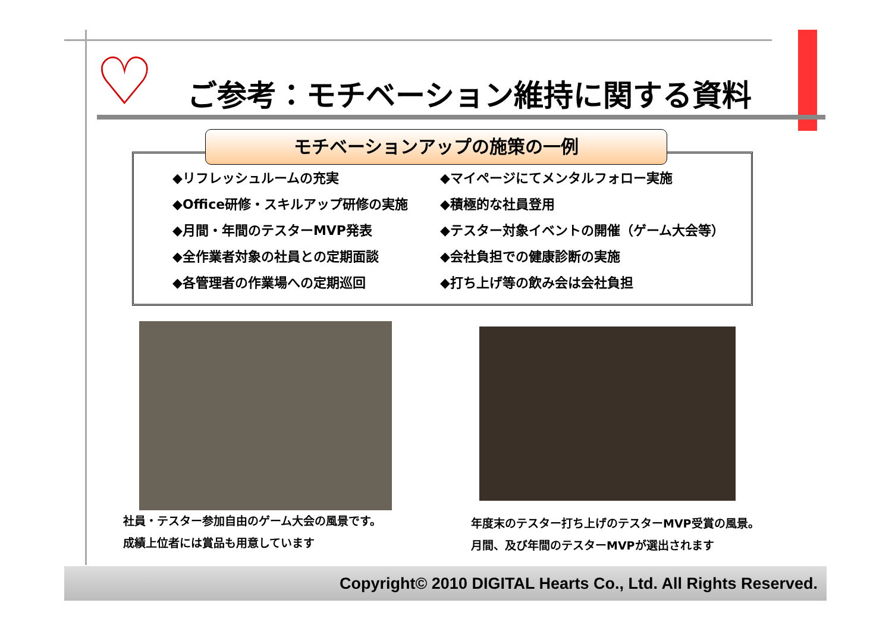♡
ご参考：モチベーション維持に関する資料
モチベーションアップの施策の一例
◆リフレッシュルームの充実
◆マイページにてメンタルフォロー実施
◆Office研修・スキルアップ研修の実施
◆積極的な社員登用
◆月間・年間のテスターMVP発表
◆テスター対象イベントの開催（ゲーム大会等）
◆全作業者対象の社員との定期面談
◆会社負担での健康診断の実施
◆各管理者の作業場への定期巡回
◆打ち上げ等の飲み会は会社負担
社員・テスター参加自由のゲーム大会の風景です。
成績上位者には賞品も用意しています
年度末のテスター打ち上げのテスターMVP受賞の風景。
月間、及び年間のテスターMVPが選出されます
Copyright© 2010 DIGITAL Hearts Co., Ltd. All Rights Reserved.